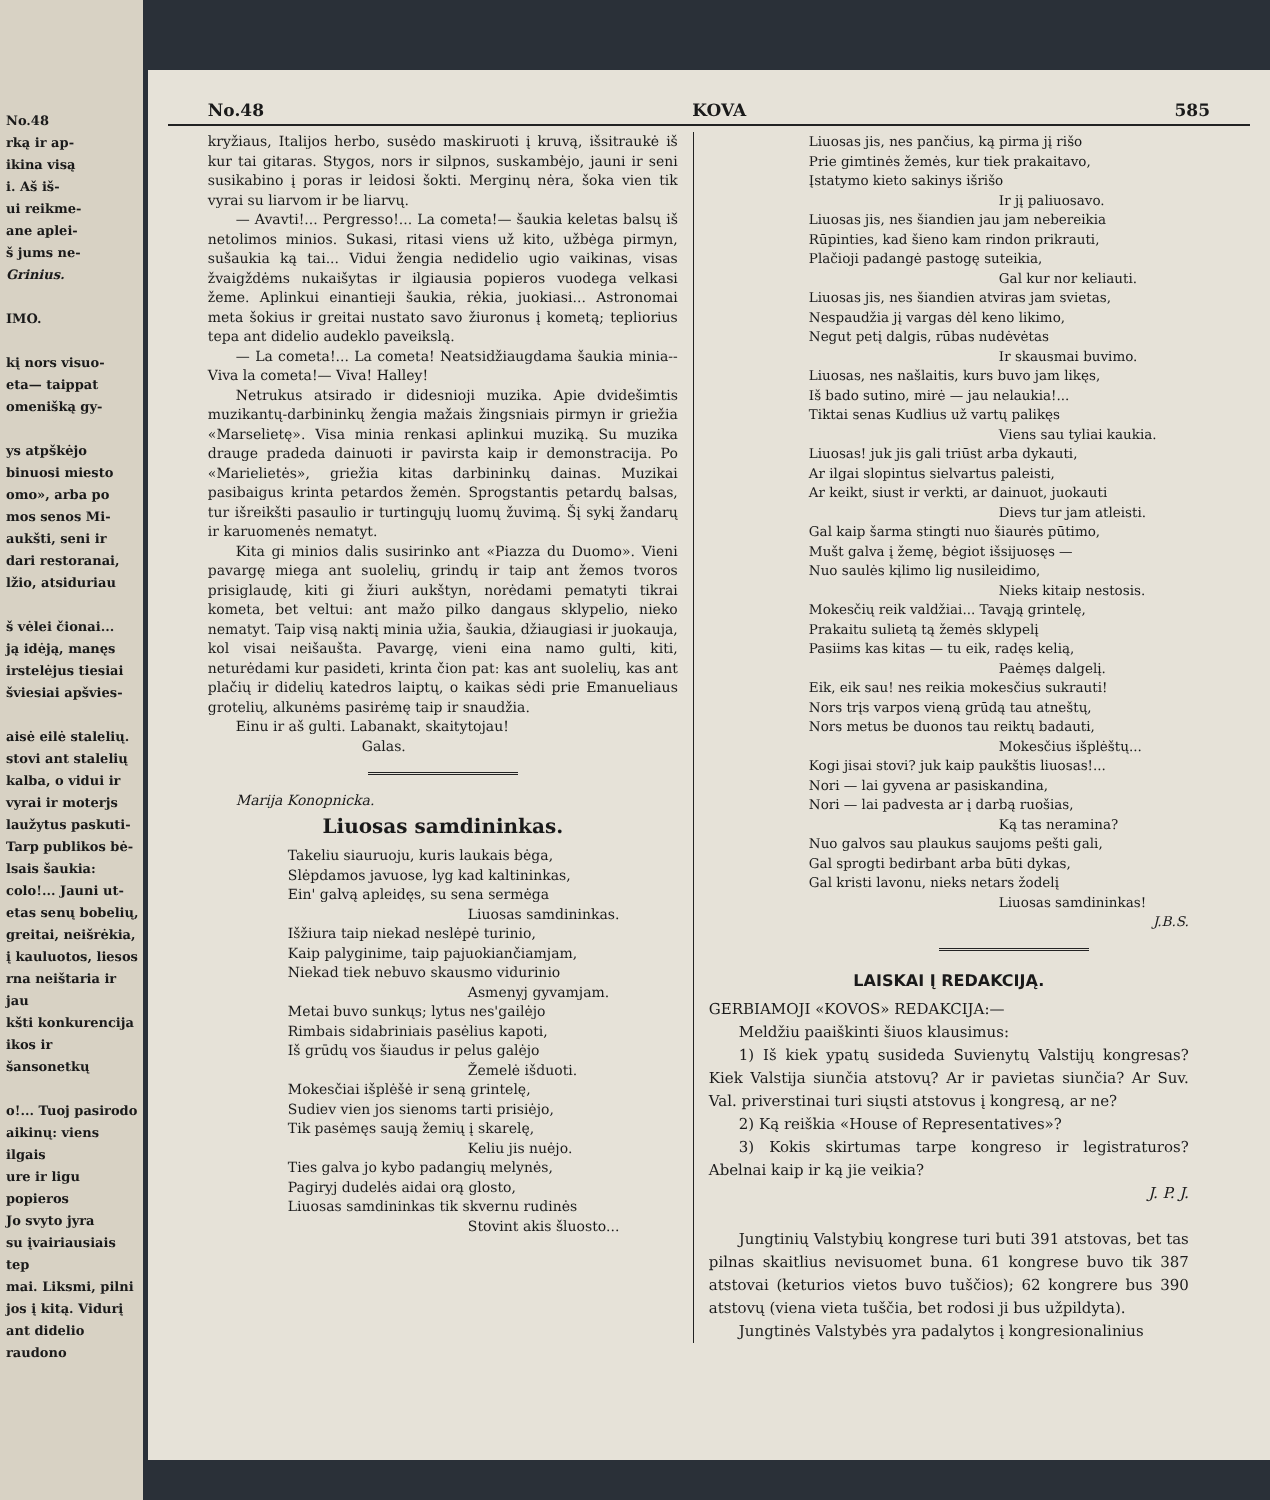No.48
rką ir ap-
ikina visą
i. Aš iš-
ui reikme-
ane aplei-
š jums ne-
Grinius.
IMO.
kį nors visuo-
eta— taippat
omenišką gy-
ys atpškėjo
binuosi miesto
omo», arba po
mos senos Mi-
aukšti, seni ir
dari restoranai,
lžio, atsiduriau
š vėlei čionai...
ją idėją, manęs
irstelėjus tiesiai
šviesiai apšvies-
aisė eilė stalelių.
stovi ant stalelių
kalba, o vidui ir
vyrai ir moterjs
laužytus paskuti-
Tarp publikos bė-
lsais šaukia:
colo!... Jauni ut-
etas senų bobelių,
greitai, neišrėkia,
į kauluotos, liesos
rna neištaria ir jau
kšti konkurencija
ikos ir šansonetkų
o!... Tuoj pasirodo
aikinų: viens ilgais
ure ir ligu popieros
Jo svyto jyra
su įvairiausiais tep
mai. Liksmi, pilni
jos į kitą. Vidurį
ant didelio raudono
No.48 KOVA 585
kryžiaus, Italijos herbo, susėdo maskiruoti į kruvą, išsitraukė iš kur tai gitaras. Stygos, nors ir silpnos, suskambėjo, jauni ir seni susikabino į poras ir leidosi šokti. Merginų nėra, šoka vien tik vyrai su liarvom ir be liarvų.
— Avavti!... Pergresso!... La cometa!— šaukia keletas balsų iš netolimos minios. Sukasi, ritasi viens už kito, užbėga pirmyn, sušaukia ką tai... Vidui žengia nedidelio ugio vaikinas, visas žvaigždėms nukaišytas ir ilgiausia popieros vuodega velkasi žeme. Aplinkui einantieji šaukia, rėkia, juokiasi... Astronomai meta šokius ir greitai nustato savo žiuronus į kometą; tepliorius tepa ant didelio audeklo paveikslą.
— La cometa!... La cometa! Neatsidžiaugdama šaukia minia-- Viva la cometa!— Viva! Halley!
Netrukus atsirado ir didesnioji muzika. Apie dvidešimtis muzikantų-darbininkų žengia mažais žingsniais pirmyn ir griežia «Marselietę». Visa minia renkasi aplinkui muziką. Su muzika drauge pradeda dainuoti ir pavirsta kaip ir demonstracija. Po «Marielietės», griežia kitas darbininkų dainas. Muzikai pasibaigus krinta petardos žemėn. Sprogstantis petardų balsas, tur išreikšti pasaulio ir turtingųjų luomų žuvimą. Šį sykį žandarų ir karuomenės nematyt.
Kita gi minios dalis susirinko ant «Piazza du Duomo». Vieni pavargę miega ant suolelių, grindų ir taip ant žemos tvoros prisiglaudę, kiti gi žiuri aukštyn, norėdami pematyti tikrai kometa, bet veltui: ant mažo pilko dangaus sklypelio, nieko nematyt. Taip visą naktį minia užia, šaukia, džiaugiasi ir juokauja, kol visai neišaušta. Pavargę, vieni eina namo gulti, kiti, neturėdami kur pasideti, krinta čion pat: kas ant suolelių, kas ant plačių ir didelių katedros laiptų, o kaikas sėdi prie Emanueliaus grotelių, alkunėms pasirėmę taip ir snaudžia.
Einu ir aš gulti. Labanakt, skaitytojau!
Galas.
Marija Konopnicka.
Liuosas samdininkas.
Takeliu siauruoju, kuris laukais bėga,
Slėpdamos javuose, lyg kad kaltininkas,
Ein' galvą apleidęs, su sena sermėga
Liuosas samdininkas.
Išžiura taip niekad neslėpė turinio,
Kaip palyginime, taip pajuokiančiamjam,
Niekad tiek nebuvo skausmo vidurinio
Asmenyj gyvamjam.
Metai buvo sunkųs; lytus nes'gailėjo
Rimbais sidabriniais pasėlius kapoti,
Iš grūdų vos šiaudus ir pelus galėjo
Žemelė išduoti.
Mokesčiai išplėšė ir seną grintelę,
Sudiev vien jos sienoms tarti prisiėjo,
Tik pasėmęs saują žemių į skarelę,
Keliu jis nuėjo.
Ties galva jo kybo padangių melynės,
Pagiryj dudelės aidai orą glosto,
Liuosas samdininkas tik skvernu rudinės
Stovint akis šluosto...
Liuosas jis, nes pančius, ką pirma jį rišo
Prie gimtinės žemės, kur tiek prakaitavo,
Įstatymo kieto sakinys išrišo
Ir jį paliuosavo.
Liuosas jis, nes šiandien jau jam nebereikia
Rūpinties, kad šieno kam rindon prikrauti,
Plačioji padangė pastogę suteikia,
Gal kur nor keliauti.
Liuosas jis, nes šiandien atviras jam svietas,
Nespaudžia jį vargas dėl keno likimo,
Negut petį dalgis, rūbas nudėvėtas
Ir skausmai buvimo.
Liuosas, nes našlaitis, kurs buvo jam likęs,
Iš bado sutino, mirė — jau nelaukia!...
Tiktai senas Kudlius už vartų palikęs
Viens sau tyliai kaukia.
Liuosas! juk jis gali triūst arba dykauti,
Ar ilgai slopintus sielvartus paleisti,
Ar keikt, siust ir verkti, ar dainuot, juokauti
Dievs tur jam atleisti.
Gal kaip šarma stingti nuo šiaurės pūtimo,
Mušt galva į žemę, bėgiot išsijuosęs —
Nuo saulės kįlimo lig nusileidimo,
Nieks kitaip nestosis.
Mokesčių reik valdžiai... Tavąją grintelę,
Prakaitu sulietą tą žemės sklypelį
Pasiims kas kitas — tu eik, radęs kelią,
Paėmęs dalgelį.
Eik, eik sau! nes reikia mokesčius sukrauti!
Nors trįs varpos vieną grūdą tau atneštų,
Nors metus be duonos tau reiktų badauti,
Mokesčius išplėštų...
Kogi jisai stovi? juk kaip paukštis liuosas!...
Nori — lai gyvena ar pasiskandina,
Nori — lai padvesta ar į darbą ruošias,
Ką tas neramina?
Nuo galvos sau plaukus saujoms pešti gali,
Gal sprogti bedirbant arba būti dykas,
Gal kristi lavonu, nieks netars žodelį
Liuosas samdininkas!
J.B.S.
LAISKAI Į REDAKCIJĄ.
GERBIAMOJI «KOVOS» REDAKCIJA:—
Meldžiu paaiškinti šiuos klausimus:
1) Iš kiek ypatų susideda Suvienytų Valstijų kongresas? Kiek Valstija siunčia atstovų? Ar ir pavietas siunčia? Ar Suv. Val. priverstinai turi siųsti atstovus į kongresą, ar ne?
2) Ką reiškia «House of Representatives»?
3) Kokis skirtumas tarpe kongreso ir legistraturos? Abelnai kaip ir ką jie veikia?
J. P. J.
Jungtinių Valstybių kongrese turi buti 391 atstovas, bet tas pilnas skaitlius nevisuomet buna. 61 kongrese buvo tik 387 atstovai (keturios vietos buvo tuščios); 62 kongrere bus 390 atstovų (viena vieta tuščia, bet rodosi ji bus užpildyta).
Jungtinės Valstybės yra padalytos į kongresionalinius